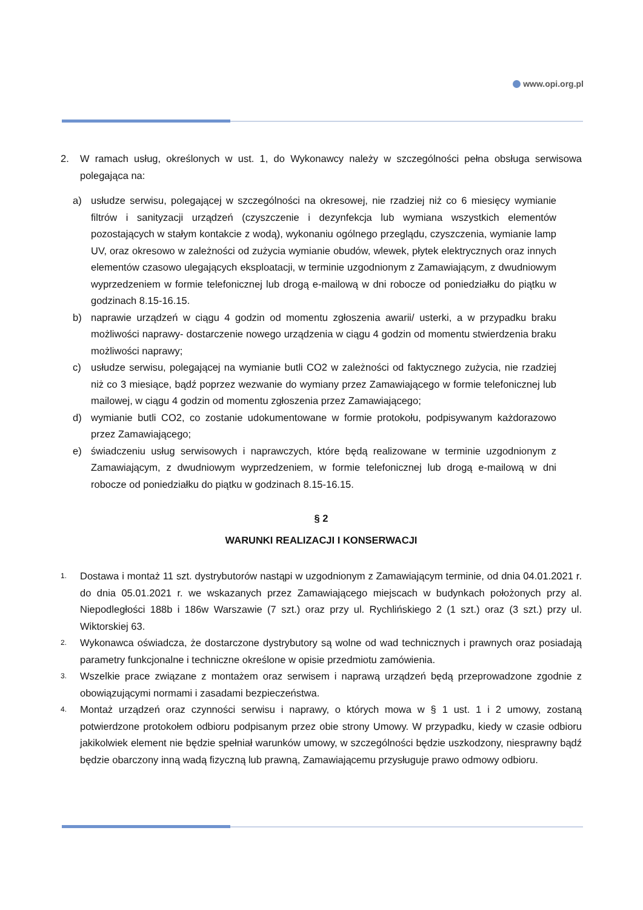www.opi.org.pl
2. W ramach usług, określonych w ust. 1, do Wykonawcy należy w szczególności pełna obsługa serwisowa polegająca na:
a) usłudze serwisu, polegającej w szczególności na okresowej, nie rzadziej niż co 6 miesięcy wymianie filtrów i sanityzacji urządzeń (czyszczenie i dezynfekcja lub wymiana wszystkich elementów pozostających w stałym kontakcie z wodą), wykonaniu ogólnego przeglądu, czyszczenia, wymianie lamp UV, oraz okresowo w zależności od zużycia wymianie obudów, wlewek, płytek elektrycznych oraz innych elementów czasowo ulegających eksploatacji, w terminie uzgodnionym z Zamawiającym, z dwudniowym wyprzedzeniem w formie telefonicznej lub drogą e-mailową w dni robocze od poniedziałku do piątku w godzinach 8.15-16.15.
b) naprawie urządzeń w ciągu 4 godzin od momentu zgłoszenia awarii/ usterki, a w przypadku braku możliwości naprawy- dostarczenie nowego urządzenia w ciągu 4 godzin od momentu stwierdzenia braku możliwości naprawy;
c) usłudze serwisu, polegającej na wymianie butli CO2 w zależności od faktycznego zużycia, nie rzadziej niż co 3 miesiące, bądź poprzez wezwanie do wymiany przez Zamawiającego w formie telefonicznej lub mailowej, w ciągu 4 godzin od momentu zgłoszenia przez Zamawiającego;
d) wymianie butli CO2, co zostanie udokumentowane w formie protokołu, podpisywanym każdorazowo przez Zamawiającego;
e) świadczeniu usług serwisowych i naprawczych, które będą realizowane w terminie uzgodnionym z Zamawiającym, z dwudniowym wyprzedzeniem, w formie telefonicznej lub drogą e-mailową w dni robocze od poniedziałku do piątku w godzinach 8.15-16.15.
§ 2
WARUNKI REALIZACJI I KONSERWACJI
1.
Dostawa i montaż 11 szt. dystrybutorów nastąpi w uzgodnionym z Zamawiającym terminie, od dnia 04.01.2021 r. do dnia 05.01.2021 r. we wskazanych przez Zamawiającego miejscach w budynkach położonych przy al. Niepodległości 188b i 186w Warszawie (7 szt.) oraz przy ul. Rychlińskiego 2 (1 szt.) oraz (3 szt.) przy ul. Wiktorskiej 63.
2.
Wykonawca oświadcza, że dostarczone dystrybutory są wolne od wad technicznych i prawnych oraz posiadają parametry funkcjonalne i techniczne określone w opisie przedmiotu zamówienia.
3.
Wszelkie prace związane z montażem oraz serwisem i naprawą urządzeń będą przeprowadzone zgodnie z obowiązującymi normami i zasadami bezpieczeństwa.
4.
Montaż urządzeń oraz czynności serwisu i naprawy, o których mowa w § 1 ust. 1 i 2 umowy, zostaną potwierdzone protokołem odbioru podpisanym przez obie strony Umowy. W przypadku, kiedy w czasie odbioru jakikolwiek element nie będzie spełniał warunków umowy, w szczególności będzie uszkodzony, niesprawny bądź będzie obarczony inną wadą fizyczną lub prawną, Zamawiającemu przysługuje prawo odmowy odbioru.